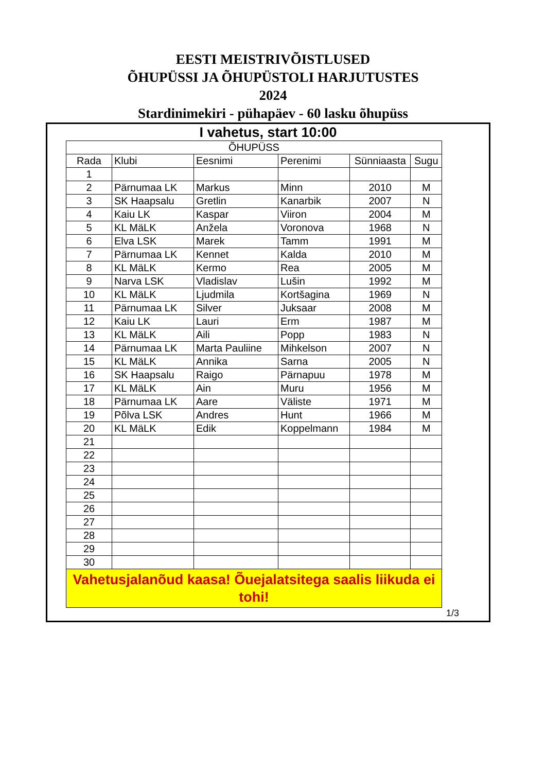EESTI MEISTRIVÕISTLUSED
ÕHUPÜSSI JA ÕHUPÜSTOLI HARJUTUSTES
2024
Stardinimekiri - pühapäev - 60 lasku õhupüss
I vahetus, start 10:00
| ÕHUPÜSS | | | | | |
| --- | --- | --- | --- | --- | --- |
| Rada | Klubi | Eesnimi | Perenimi | Sünniaasta | Sugu |
| 1 | | | | | |
| 2 | Pärnumaa LK | Markus | Minn | 2010 | M |
| 3 | SK Haapsalu | Gretlin | Kanarbik | 2007 | N |
| 4 | Kaiu LK | Kaspar | Viiron | 2004 | M |
| 5 | KL MäLK | Anžela | Voronova | 1968 | N |
| 6 | Elva LSK | Marek | Tamm | 1991 | M |
| 7 | Pärnumaa LK | Kennet | Kalda | 2010 | M |
| 8 | KL MäLK | Kermo | Rea | 2005 | M |
| 9 | Narva LSK | Vladislav | Lušin | 1992 | M |
| 10 | KL MäLK | Ljudmila | Kortšagina | 1969 | N |
| 11 | Pärnumaa LK | Silver | Juksaar | 2008 | M |
| 12 | Kaiu LK | Lauri | Erm | 1987 | M |
| 13 | KL MäLK | Aili | Popp | 1983 | N |
| 14 | Pärnumaa LK | Marta Pauliine | Mihkelson | 2007 | N |
| 15 | KL MäLK | Annika | Sarna | 2005 | N |
| 16 | SK Haapsalu | Raigo | Pärnapuu | 1978 | M |
| 17 | KL MäLK | Ain | Muru | 1956 | M |
| 18 | Pärnumaa LK | Aare | Väliste | 1971 | M |
| 19 | Põlva LSK | Andres | Hunt | 1966 | M |
| 20 | KL MäLK | Edik | Koppelmann | 1984 | M |
| 21 | | | | | |
| 22 | | | | | |
| 23 | | | | | |
| 24 | | | | | |
| 25 | | | | | |
| 26 | | | | | |
| 27 | | | | | |
| 28 | | | | | |
| 29 | | | | | |
| 30 | | | | | |
| Vahetusjalanõud kaasa! Õuejalatsitega saalis liikuda ei tohi! | | | | | |
1/3